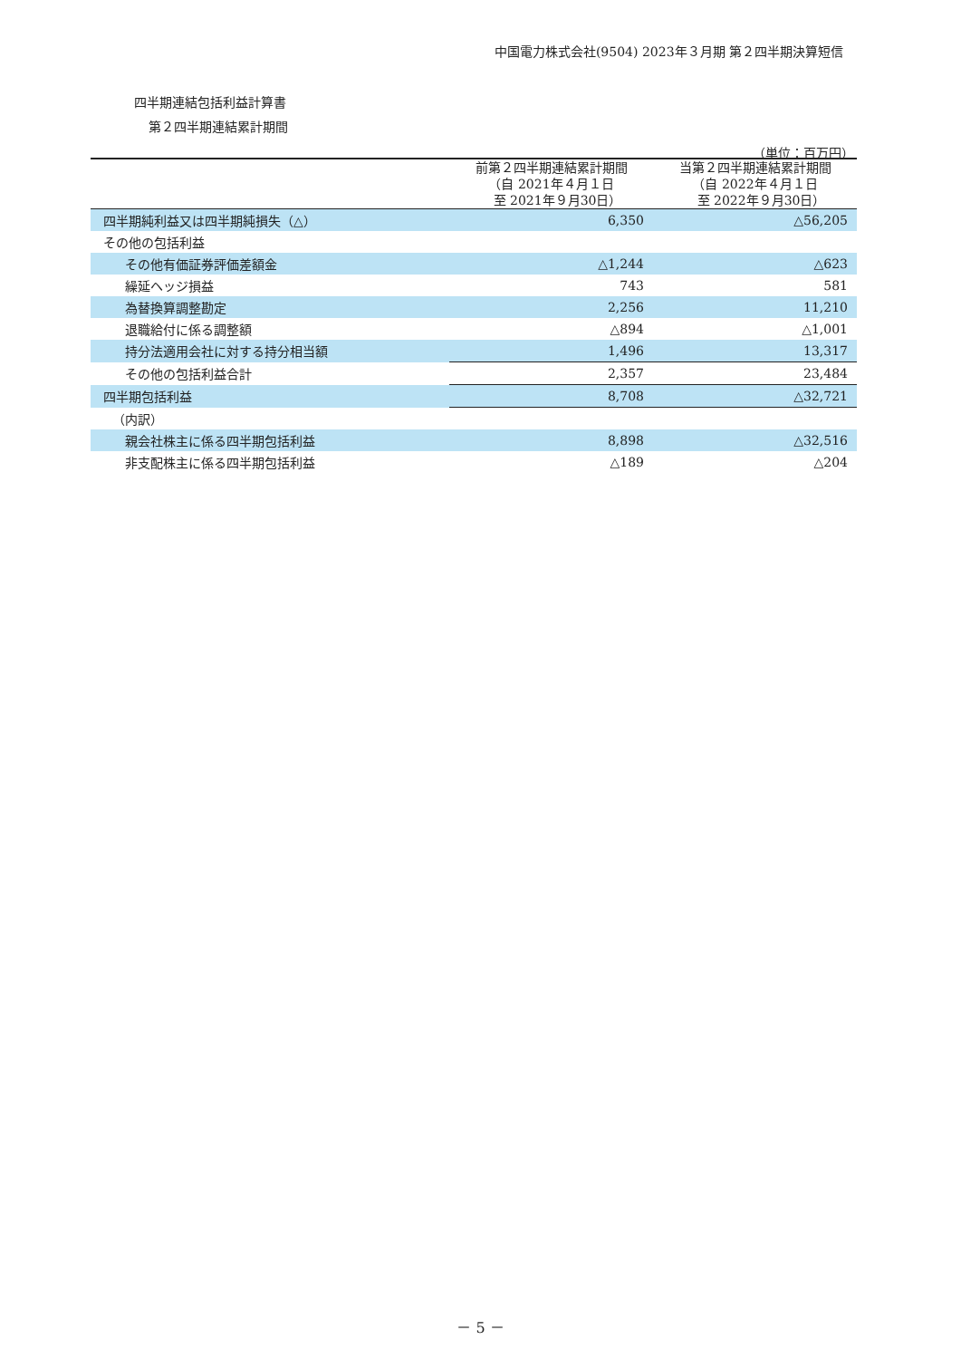中国電力株式会社(9504) 2023年３月期 第２四半期決算短信
四半期連結包括利益計算書
第２四半期連結累計期間
（単位：百万円）
| | 前第２四半期連結累計期間 （自 2021年４月１日 至 2021年９月30日） | 当第２四半期連結累計期間 （自 2022年４月１日 至 2022年９月30日） |
| --- | --- | --- |
| 四半期純利益又は四半期純損失（△） | 6,350 | △56,205 |
| その他の包括利益 | | |
| その他有価証券評価差額金 | △1,244 | △623 |
| 繰延ヘッジ損益 | 743 | 581 |
| 為替換算調整勘定 | 2,256 | 11,210 |
| 退職給付に係る調整額 | △894 | △1,001 |
| 持分法適用会社に対する持分相当額 | 1,496 | 13,317 |
| その他の包括利益合計 | 2,357 | 23,484 |
| 四半期包括利益 | 8,708 | △32,721 |
| （内訳） | | |
| 親会社株主に係る四半期包括利益 | 8,898 | △32,516 |
| 非支配株主に係る四半期包括利益 | △189 | △204 |
－ 5 －